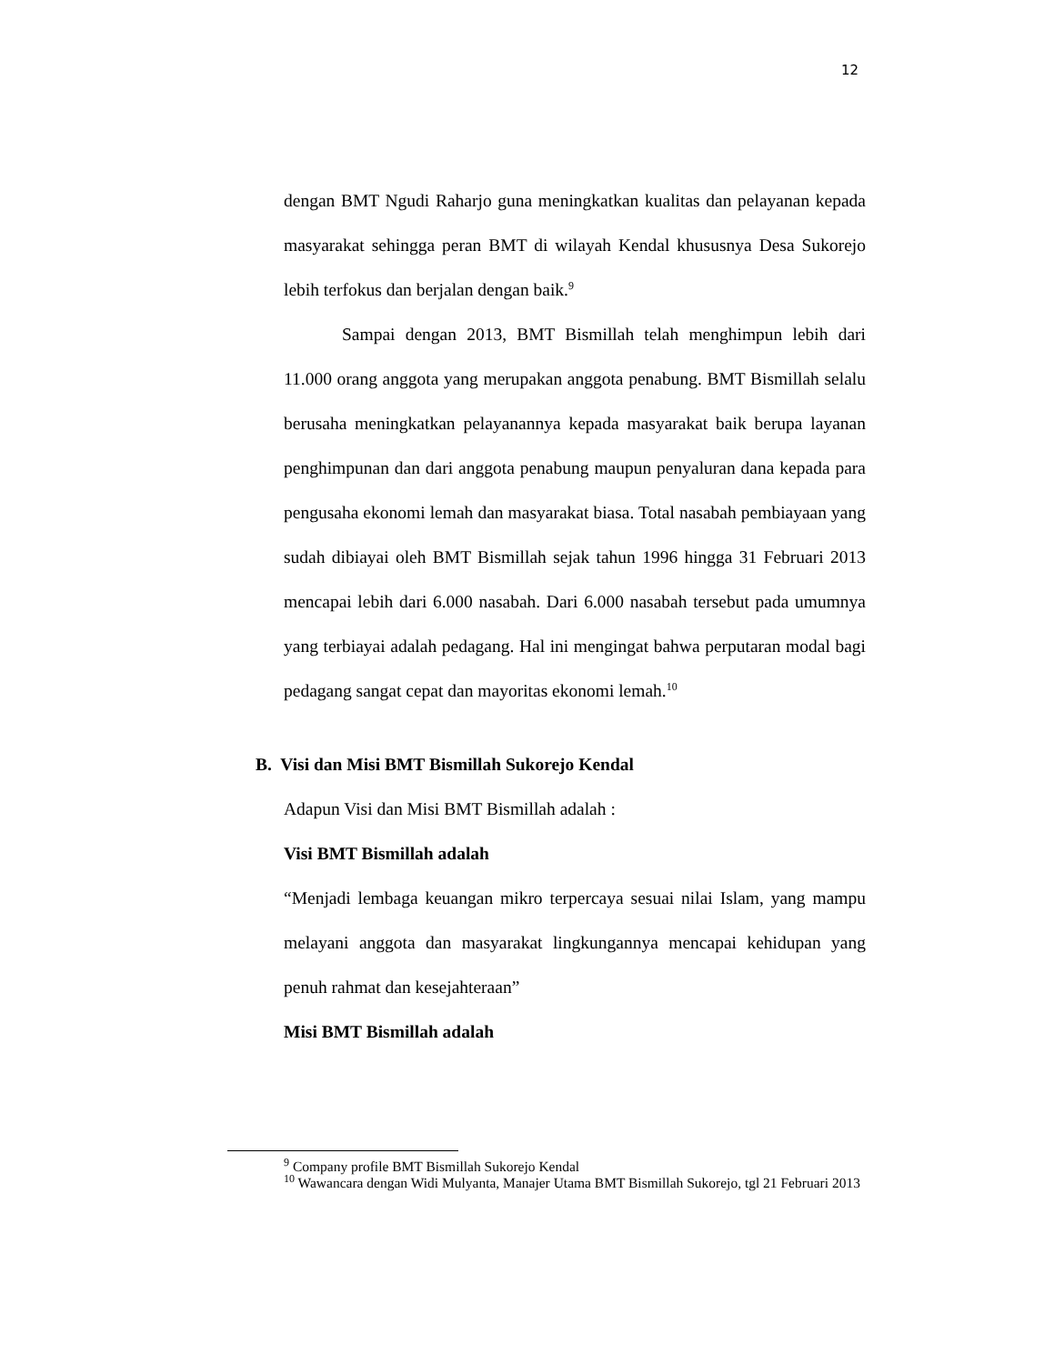12
dengan BMT Ngudi Raharjo guna meningkatkan kualitas dan pelayanan kepada masyarakat sehingga peran BMT di wilayah Kendal khususnya Desa Sukorejo lebih terfokus dan berjalan dengan baik.<sup>9</sup>
Sampai dengan 2013, BMT Bismillah telah menghimpun lebih dari 11.000 orang anggota yang merupakan anggota penabung. BMT Bismillah selalu berusaha meningkatkan pelayanannya kepada masyarakat baik berupa layanan penghimpunan dan dari anggota penabung maupun penyaluran dana kepada para pengusaha ekonomi lemah dan masyarakat biasa. Total nasabah pembiayaan yang sudah dibiayai oleh BMT Bismillah sejak tahun 1996 hingga 31 Februari 2013 mencapai lebih dari 6.000 nasabah. Dari 6.000 nasabah tersebut pada umumnya yang terbiayai adalah pedagang. Hal ini mengingat bahwa perputaran modal bagi pedagang sangat cepat dan mayoritas ekonomi lemah.<sup>10</sup>
B. Visi dan Misi BMT Bismillah Sukorejo Kendal
Adapun Visi dan Misi BMT Bismillah adalah :
Visi BMT Bismillah adalah
“Menjadi lembaga keuangan mikro terpercaya sesuai nilai Islam, yang mampu melayani anggota dan masyarakat lingkungannya mencapai kehidupan yang penuh rahmat dan kesejahteraan”
Misi BMT Bismillah adalah
<sup>9</sup> Company profile BMT Bismillah Sukorejo Kendal
<sup>10</sup> Wawancara dengan Widi Mulyanta, Manajer Utama BMT Bismillah Sukorejo, tgl 21 Februari 2013